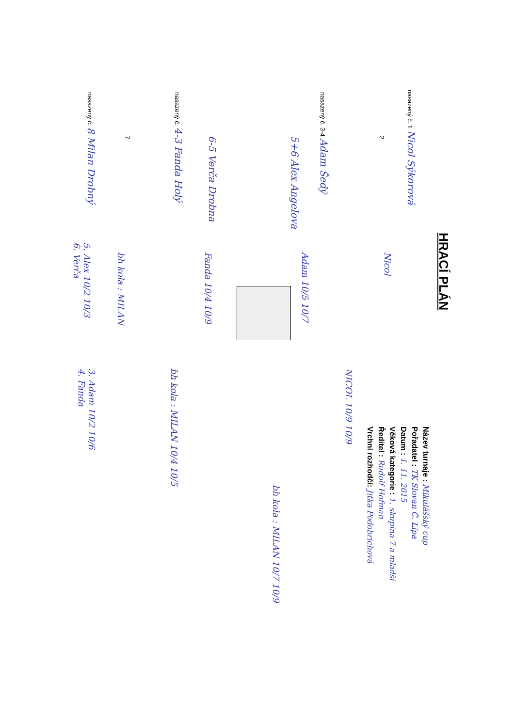HRACÍ PLÁN
Název turnaje : Mikulášský cup
Pořadatel : TK Slovan Č. Lípa
Datum : 1. 11. 2015
Věková kategorie : 1. skupina 7 a mladší
Ředitel : Rudolf Hofman
Vrchní rozhodčí: Jitka Podobrichová
nasazený č. 1 Nicol Sýkorová
2
nasazený č. 3-4 Adam Šedý
5+6 Alex Angelova
6-5 Verča Drobna
nasazený č. 4-3 Fanda Holý
7
nasazený č. 8 Milan Drobný
Nicol
Adam 10/5 10/7
Fanda 10/4 10/9
bh kola : MILAN
5. Alex 10/2 10/3
6. Verča
NICOL 10/9 10/9
bh kola : MILAN 10/4 10/5
3. Adam 10/2 10/6
4. Fanda
bh kola : MILAN 10/7 10/9